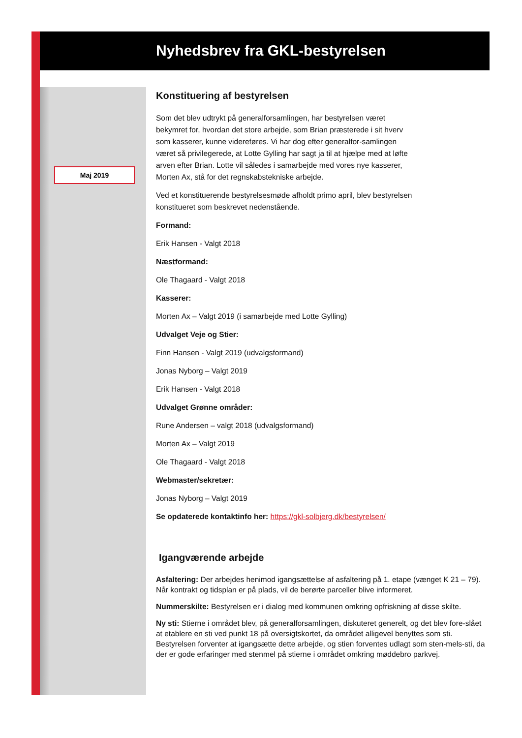Nyhedsbrev fra GKL-bestyrelsen
Maj 2019
Konstituering af bestyrelsen
Som det blev udtrykt på generalforsamlingen, har bestyrelsen været bekymret for, hvordan det store arbejde, som Brian præsterede i sit hverv som kasserer, kunne videreføres. Vi har dog efter generalfor-samlingen været så privilegerede, at Lotte Gylling har sagt ja til at hjælpe med at løfte arven efter Brian. Lotte vil således i samarbejde med vores nye kasserer, Morten Ax, stå for det regnskabstekniske arbejde.
Ved et konstituerende bestyrelsesmøde afholdt primo april, blev bestyrelsen konstitueret som beskrevet nedenstående.
Formand:
Erik Hansen - Valgt 2018
Næstformand:
Ole Thagaard - Valgt 2018
Kasserer:
Morten Ax – Valgt 2019 (i samarbejde med Lotte Gylling)
Udvalget Veje og Stier:
Finn Hansen - Valgt 2019 (udvalgsformand)
Jonas Nyborg – Valgt 2019
Erik Hansen - Valgt 2018
Udvalget Grønne områder:
Rune Andersen – valgt 2018 (udvalgsformand)
Morten Ax – Valgt 2019
Ole Thagaard - Valgt 2018
Webmaster/sekretær:
Jonas Nyborg – Valgt 2019
Se opdaterede kontaktinfo her: https://gkl-solbjerg.dk/bestyrelsen/
Igangværende arbejde
Asfaltering: Der arbejdes henimod igangsættelse af asfaltering på 1. etape (vænget K 21 – 79). Når kontrakt og tidsplan er på plads, vil de berørte parceller blive informeret.
Nummerskilte: Bestyrelsen er i dialog med kommunen omkring opfriskning af disse skilte.
Ny sti: Stierne i området blev, på generalforsamlingen, diskuteret generelt, og det blev fore-slået at etablere en sti ved punkt 18 på oversigtskortet, da området alligevel benyttes som sti. Bestyrelsen forventer at igangsætte dette arbejde, og stien forventes udlagt som sten-mels-sti, da der er gode erfaringer med stenmel på stierne i området omkring møddebro parkvej.